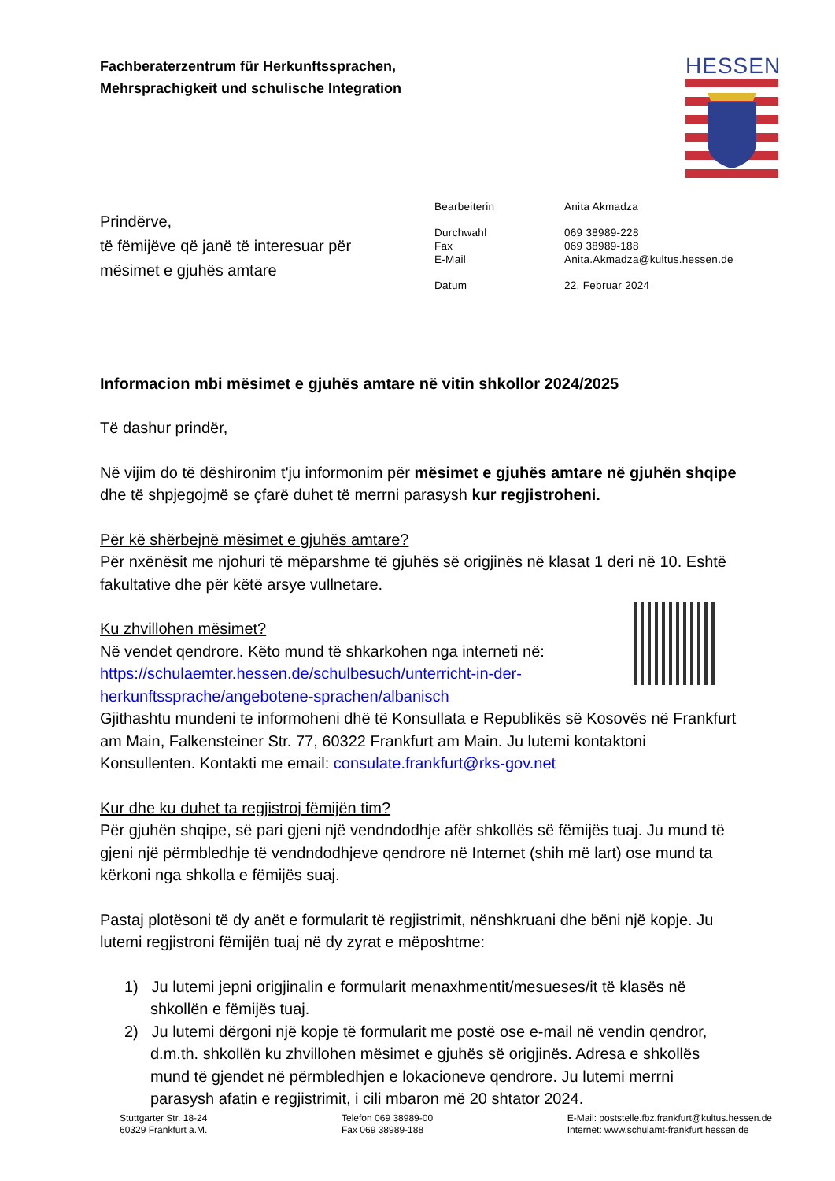Fachberaterzentrum für Herkunftssprachen,
Mehrsprachigkeit und schulische Integration
HESSEN
Prindërve,
të fëmijëve që janë të interesuar për
mësimet e gjuhës amtare
| Bearbeiterin | Anita Akmadza |
| Durchwahl | 069 38989-228 |
| Fax | 069 38989-188 |
| E-Mail | Anita.Akmadza@kultus.hessen.de |
| Datum | 22. Februar 2024 |
Informacion mbi mësimet e gjuhës amtare në vitin shkollor 2024/2025
Të dashur prindër,
Në vijim do të dëshironim t'ju informonim për mësimet e gjuhës amtare në gjuhën shqipe dhe të shpjegojmë se çfarë duhet të merrni parasysh kur regjistroheni.
Për kë shërbejnë mësimet e gjuhës amtare?
Për nxënësit me njohuri të mëparshme të gjuhës së origjinës në klasat 1 deri në 10. Eshtë fakultative dhe për këtë arsye vullnetare.
Ku zhvillohen mësimet?
Në vendet qendrore. Këto mund të shkarkohen nga interneti në:
https://schulaemter.hessen.de/schulbesuch/unterricht-in-der-herkunftssprache/angebotene-sprachen/albanisch
Gjithashtu mundeni te informoheni dhë të Konsullata e Republikës së Kosovës në Frankfurt am Main, Falkensteiner Str. 77, 60322 Frankfurt am Main. Ju lutemi kontaktoni Konsullenten. Kontakti me email: consulate.frankfurt@rks-gov.net
Kur dhe ku duhet ta regjistroj fëmijën tim?
Për gjuhën shqipe, së pari gjeni një vendndodhje afër shkollës së fëmijës tuaj. Ju mund të gjeni një përmbledhje të vendndodhjeve qendrore në Internet (shih më lart) ose mund ta kërkoni nga shkolla e fëmijës suaj.
Pastaj plotësoni të dy anët e formularit të regjistrimit, nënshkruani dhe bëni një kopje. Ju lutemi regjistroni fëmijën tuaj në dy zyrat e mëposhtme:
1) Ju lutemi jepni origjinalin e formularit menaxhmentit/mesueses/it të klasës në shkollën e fëmijës tuaj.
2) Ju lutemi dërgoni një kopje të formularit me postë ose e-mail në vendin qendror, d.m.th. shkollën ku zhvillohen mësimet e gjuhës së origjinës. Adresa e shkollës mund të gjendet në përmbledhjen e lokacioneve qendrore. Ju lutemi merrni parasysh afatin e regjistrimit, i cili mbaron më 20 shtator 2024.
Stuttgarter Str. 18-24
60329 Frankfurt a.M.
Telefon 069 38989-00
Fax 069 38989-188
E-Mail: poststelle.fbz.frankfurt@kultus.hessen.de
Internet: www.schulamt-frankfurt.hessen.de